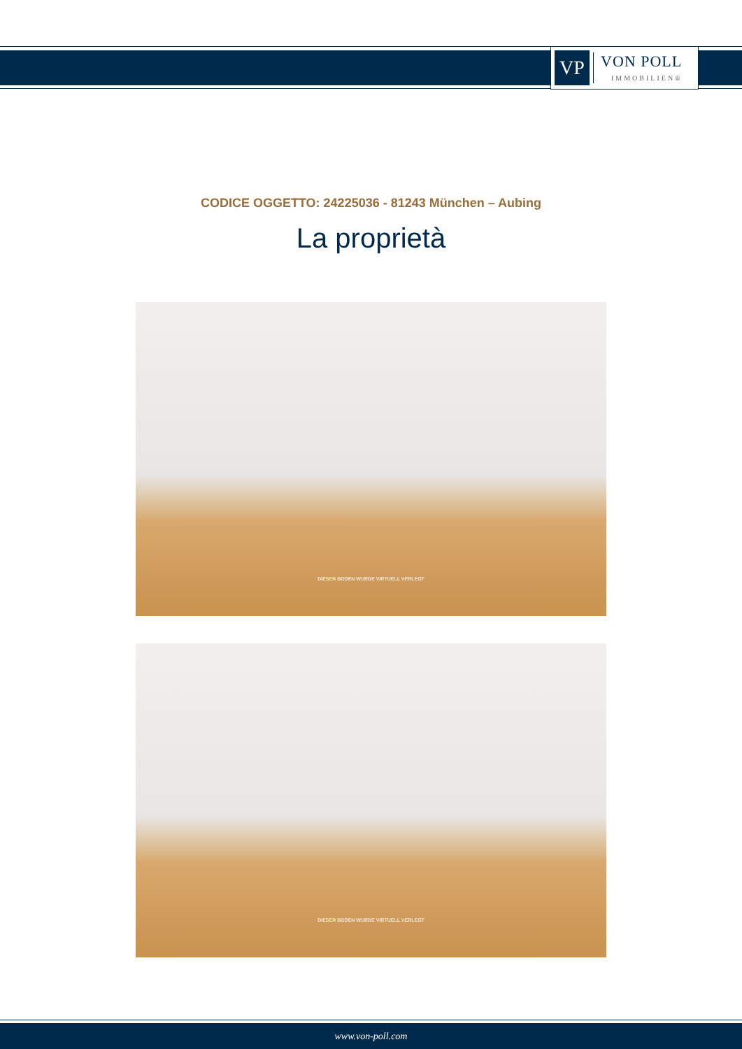VP
VON POLL
IMMOBILIEN®
CODICE OGGETTO: 24225036 - 81243 München – Aubing
La proprietà
DIESER BODEN WURDE VIRTUELL VERLEGT
DIESER BODEN WURDE VIRTUELL VERLEGT
www.von-poll.com